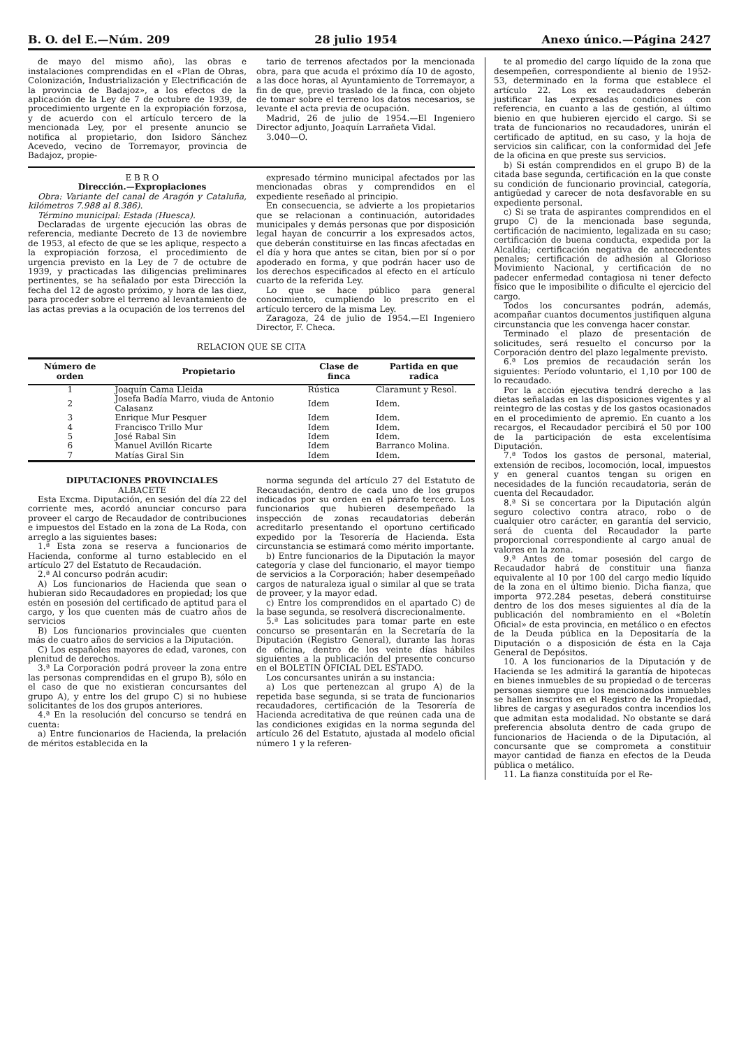B. O. del E.—Núm. 209 28 julio 1954 Anexo único.—Página 2427
de mayo del mismo año), las obras e instalaciones comprendidas en el «Plan de Obras, Colonización, Industrialización y Electrificación de la provincia de Badajoz», a los efectos de la aplicación de la Ley de 7 de octubre de 1939, de procedimiento urgente en la expropiación forzosa, y de acuerdo con el artículo tercero de la mencionada Ley, por el presente anuncio se notifica al propietario, don Isidoro Sánchez Acevedo, vecino de Torremayor, provincia de Badajoz, propie-
tario de terrenos afectados por la mencionada obra, para que acuda el próximo día 10 de agosto, a las doce horas, al Ayuntamiento de Torremayor, a fin de que, previo traslado de la finca, con objeto de tomar sobre el terreno los datos necesarios, se levante el acta previa de ocupación.
Madrid, 26 de julio de 1954.—El Ingeniero Director adjunto, Joaquín Larrañeta Vidal.
3.040—O.
E B R O
Dirección.—Expropiaciones
Obra: Variante del canal de Aragón y Cataluña, kilómetros 7.988 al 8.386).
Término municipal: Estada (Huesca).
Declaradas de urgente ejecución las obras de referencia, mediante Decreto de 13 de noviembre de 1953, al efecto de que se les aplique, respecto a la expropiación forzosa, el procedimiento de urgencia previsto en la Ley de 7 de octubre de 1939, y practicadas las diligencias preliminares pertinentes, se ha señalado por esta Dirección la fecha del 12 de agosto próximo, y hora de las diez, para proceder sobre el terreno al levantamiento de las actas previas a la ocupación de los terrenos del
expresado término municipal afectados por las mencionadas obras y comprendidos en el expediente reseñado al principio.
En consecuencia, se advierte a los propietarios que se relacionan a continuación, autoridades municipales y demás personas que por disposición legal hayan de concurrir a los expresados actos, que deberán constituirse en las fincas afectadas en el día y hora que antes se citan, bien por sí o por apoderado en forma, y que podrán hacer uso de los derechos especificados al efecto en el artículo cuarto de la referida Ley.
Lo que se hace público para general conocimiento, cumpliendo lo prescrito en el artículo tercero de la misma Ley.
Zaragoza, 24 de julio de 1954.—El Ingeniero Director, F. Checa.
RELACION QUE SE CITA
| Número de orden | Propietario | Clase de finca | Partida en que radica |
| --- | --- | --- | --- |
| 1 | Joaquín Cama Lleida | Rústica | Claramunt y Resol. |
| 2 | Josefa Badía Marro, viuda de Antonio Calasanz | Idem | Idem. |
| 3 | Enrique Mur Pesquer | Idem | Idem. |
| 4 | Francisco Trillo Mur | Idem | Idem. |
| 5 | José Rabal Sin | Idem | Idem. |
| 6 | Manuel Avillón Ricarte | Idem | Barranco Molina. |
| 7 | Matías Giral Sin | Idem | Idem. |
DIPUTACIONES PROVINCIALES
ALBACETE
Esta Excma. Diputación, en sesión del día 22 del corriente mes, acordó anunciar concurso para proveer el cargo de Recaudador de contribuciones e impuestos del Estado en la zona de La Roda, con arreglo a las siguientes bases:
1.ª Esta zona se reserva a funcionarios de Hacienda, conforme al turno establecido en el artículo 27 del Estatuto de Recaudación.
2.ª Al concurso podrán acudir:
A) Los funcionarios de Hacienda que sean o hubieran sido Recaudadores en propiedad; los que estén en posesión del certificado de aptitud para el cargo, y los que cuenten más de cuatro años de servicios
B) Los funcionarios provinciales que cuenten más de cuatro años de servicios a la Diputación.
C) Los españoles mayores de edad, varones, con plenitud de derechos.
3.ª La Corporación podrá proveer la zona entre las personas comprendidas en el grupo B), sólo en el caso de que no existieran concursantes del grupo A), y entre los del grupo C) si no hubiese solicitantes de los dos grupos anteriores.
4.ª En la resolución del concurso se tendrá en cuenta:
a) Entre funcionarios de Hacienda, la prelación de méritos establecida en la
norma segunda del artículo 27 del Estatuto de Recaudación, dentro de cada uno de los grupos indicados por su orden en el párrafo tercero. Los funcionarios que hubieren desempeñado la inspección de zonas recaudatorias deberán acreditarlo presentando el oportuno certificado expedido por la Tesorería de Hacienda. Esta circunstancia se estimará como mérito importante.
b) Entre funcionarios de la Diputación la mayor categoría y clase del funcionario, el mayor tiempo de servicios a la Corporación; haber desempeñado cargos de naturaleza igual o similar al que se trata de proveer, y la mayor edad.
c) Entre los comprendidos en el apartado C) de la base segunda, se resolverá discrecionalmente.
5.ª Las solicitudes para tomar parte en este concurso se presentarán en la Secretaría de la Diputación (Registro General), durante las horas de oficina, dentro de los veinte días hábiles siguientes a la publicación del presente concurso en el BOLETIN OFICIAL DEL ESTADO.
Los concursantes unirán a su instancia:
a) Los que pertenezcan al grupo A) de la repetida base segunda, si se trata de funcionarios recaudadores, certificación de la Tesorería de Hacienda acreditativa de que reúnen cada una de las condiciones exigidas en la norma segunda del artículo 26 del Estatuto, ajustada al modelo oficial número 1 y la referen-
te al promedio del cargo líquido de la zona que desempeñen, correspondiente al bienio de 1952-53, determinado en la forma que establece el artículo 22. Los ex recaudadores deberán justificar las expresadas condiciones con referencia, en cuanto a las de gestión, al último bienio en que hubieren ejercido el cargo. Si se trata de funcionarios no recaudadores, unirán el certificado de aptitud, en su caso, y la hoja de servicios sin calificar, con la conformidad del Jefe de la oficina en que preste sus servicios.
b) Si están comprendidos en el grupo B) de la citada base segunda, certificación en la que conste su condición de funcionario provincial, categoría, antigüedad y carecer de nota desfavorable en su expediente personal.
c) Si se trata de aspirantes comprendidos en el grupo C) de la mencionada base segunda, certificación de nacimiento, legalizada en su caso; certificación de buena conducta, expedida por la Alcaldía; certificación negativa de antecedentes penales; certificación de adhesión al Glorioso Movimiento Nacional, y certificación de no padecer enfermedad contagiosa ni tener defecto físico que le imposibilite o dificulte el ejercicio del cargo.
Todos los concursantes podrán, además, acompañar cuantos documentos justifiquen alguna circunstancia que les convenga hacer constar.
Terminado el plazo de presentación de solicitudes, será resuelto el concurso por la Corporación dentro del plazo legalmente previsto.
6.ª Los premios de recaudación serán los siguientes: Período voluntario, el 1,10 por 100 de lo recaudado.
Por la acción ejecutiva tendrá derecho a las dietas señaladas en las disposiciones vigentes y al reintegro de las costas y de los gastos ocasionados en el procedimiento de apremio. En cuanto a los recargos, el Recaudador percibirá el 50 por 100 de la participación de esta excelentísima Diputación.
7.ª Todos los gastos de personal, material, extensión de recibos, locomoción, local, impuestos y en general cuantos tengan su origen en necesidades de la función recaudatoria, serán de cuenta del Recaudador.
8.ª Si se concertara por la Diputación algún seguro colectivo contra atraco, robo o de cualquier otro carácter, en garantía del servicio, será de cuenta del Recaudador la parte proporcional correspondiente al cargo anual de valores en la zona.
9.ª Antes de tomar posesión del cargo de Recaudador habrá de constituir una fianza equivalente al 10 por 100 del cargo medio líquido de la zona en el último bienio. Dicha fianza, que importa 972.284 pesetas, deberá constituirse dentro de los dos meses siguientes al día de la publicación del nombramiento en el «Boletín Oficial» de esta provincia, en metálico o en efectos de la Deuda pública en la Depositaría de la Diputación o a disposición de ésta en la Caja General de Depósitos.
10. A los funcionarios de la Diputación y de Hacienda se les admitirá la garantía de hipotecas en bienes inmuebles de su propiedad o de terceras personas siempre que los mencionados inmuebles se hallen inscritos en el Registro de la Propiedad, libres de cargas y asegurados contra incendios los que admitan esta modalidad. No obstante se dará preferencia absoluta dentro de cada grupo de funcionarios de Hacienda o de la Diputación, al concursante que se comprometa a constituir mayor cantidad de fianza en efectos de la Deuda pública o metálico.
11. La fianza constituída por el Re-